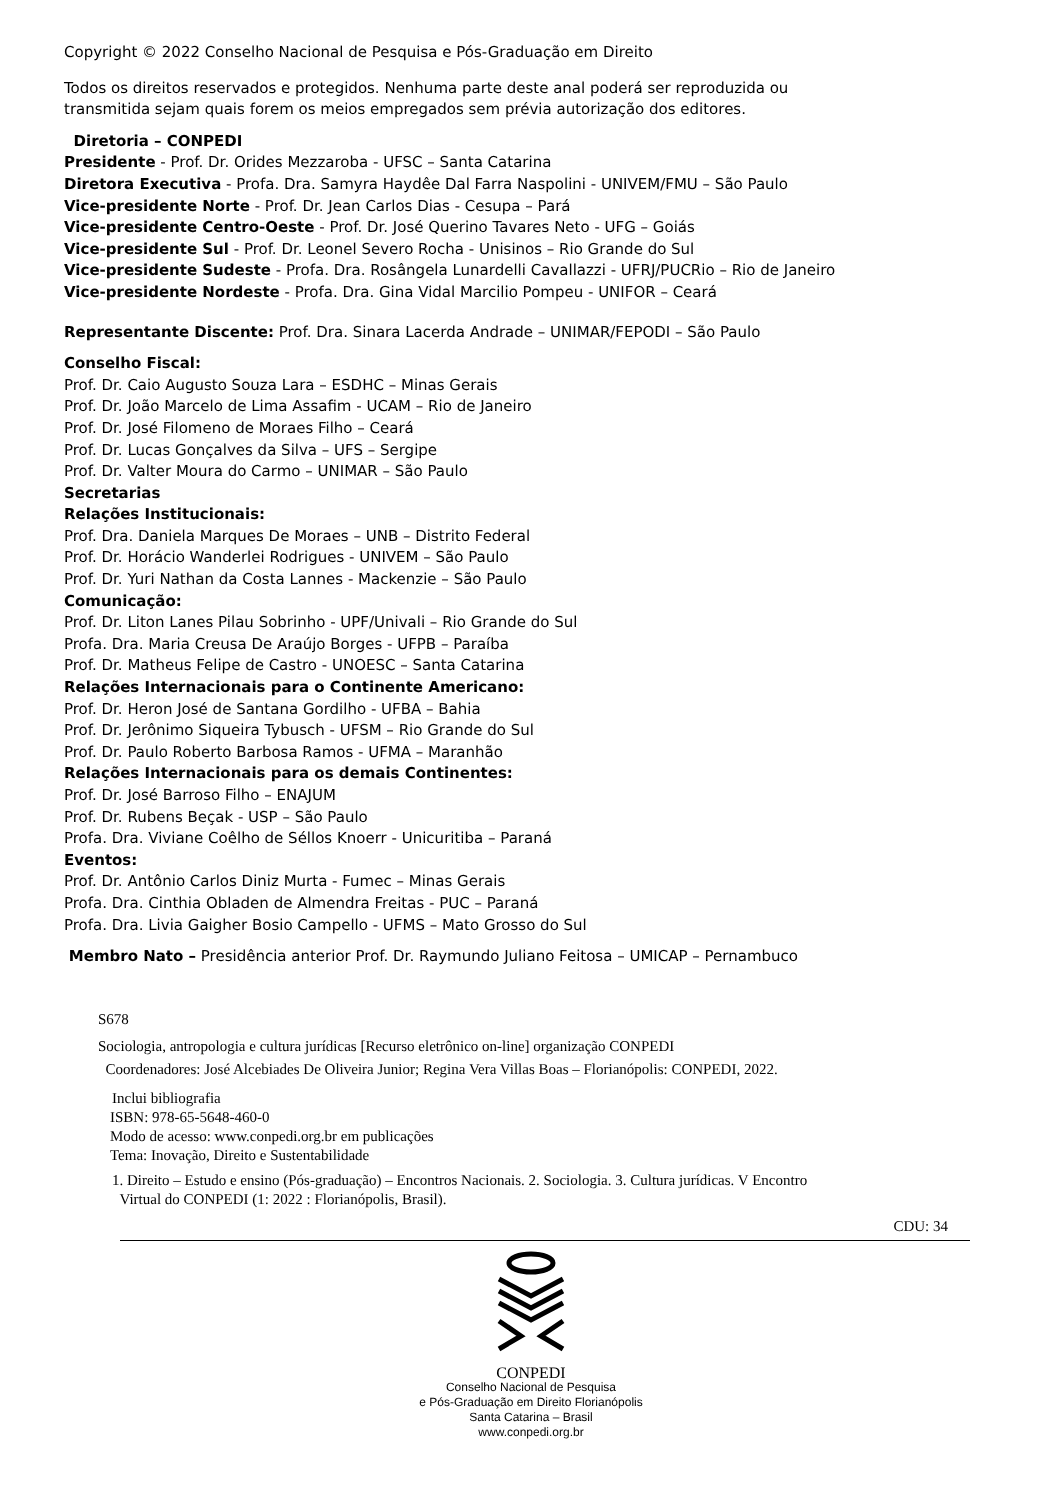Copyright © 2022 Conselho Nacional de Pesquisa e Pós-Graduação em Direito
Todos os direitos reservados e protegidos. Nenhuma parte deste anal poderá ser reproduzida ou
transmitida sejam quais forem os meios empregados sem prévia autorização dos editores.
Diretoria – CONPEDI
Presidente - Prof. Dr. Orides Mezzaroba - UFSC – Santa Catarina
Diretora Executiva - Profa. Dra. Samyra Haydêe Dal Farra Naspolini - UNIVEM/FMU – São Paulo
Vice-presidente Norte - Prof. Dr. Jean Carlos Dias - Cesupa – Pará
Vice-presidente Centro-Oeste - Prof. Dr. José Querino Tavares Neto - UFG – Goiás
Vice-presidente Sul - Prof. Dr. Leonel Severo Rocha - Unisinos – Rio Grande do Sul
Vice-presidente Sudeste - Profa. Dra. Rosângela Lunardelli Cavallazzi - UFRJ/PUCRio – Rio de Janeiro
Vice-presidente Nordeste - Profa. Dra. Gina Vidal Marcilio Pompeu - UNIFOR – Ceará
Representante Discente: Prof. Dra. Sinara Lacerda Andrade – UNIMAR/FEPODI – São Paulo
Conselho Fiscal:
Prof. Dr. Caio Augusto Souza Lara – ESDHC – Minas Gerais
Prof. Dr. João Marcelo de Lima Assafim - UCAM – Rio de Janeiro
Prof. Dr. José Filomeno de Moraes Filho – Ceará
Prof. Dr. Lucas Gonçalves da Silva – UFS – Sergipe
Prof. Dr. Valter Moura do Carmo – UNIMAR – São Paulo
Secretarias
Relações Institucionais:
Prof. Dra. Daniela Marques De Moraes – UNB – Distrito Federal
Prof. Dr. Horácio Wanderlei Rodrigues - UNIVEM – São Paulo
Prof. Dr. Yuri Nathan da Costa Lannes - Mackenzie – São Paulo
Comunicação:
Prof. Dr. Liton Lanes Pilau Sobrinho - UPF/Univali – Rio Grande do Sul
Profa. Dra. Maria Creusa De Araújo Borges - UFPB – Paraíba
Prof. Dr. Matheus Felipe de Castro - UNOESC – Santa Catarina
Relações Internacionais para o Continente Americano:
Prof. Dr. Heron José de Santana Gordilho - UFBA – Bahia
Prof. Dr. Jerônimo Siqueira Tybusch - UFSM – Rio Grande do Sul
Prof. Dr. Paulo Roberto Barbosa Ramos - UFMA – Maranhão
Relações Internacionais para os demais Continentes:
Prof. Dr. José Barroso Filho – ENAJUM
Prof. Dr. Rubens Beçak - USP – São Paulo
Profa. Dra. Viviane Coêlho de Séllos Knoerr - Unicuritiba – Paraná
Eventos:
Prof. Dr. Antônio Carlos Diniz Murta - Fumec – Minas Gerais
Profa. Dra. Cinthia Obladen de Almendra Freitas - PUC – Paraná
Profa. Dra. Livia Gaigher Bosio Campello - UFMS – Mato Grosso do Sul
Membro Nato – Presidência anterior Prof. Dr. Raymundo Juliano Feitosa – UMICAP – Pernambuco
S678
Sociologia, antropologia e cultura jurídicas [Recurso eletrônico on-line] organização CONPEDI
Coordenadores: José Alcebiades De Oliveira Junior; Regina Vera Villas Boas – Florianópolis: CONPEDI, 2022.
Inclui bibliografia
ISBN: 978-65-5648-460-0
Modo de acesso: www.conpedi.org.br em publicações
Tema: Inovação, Direito e Sustentabilidade
1. Direito – Estudo e ensino (Pós-graduação) – Encontros Nacionais. 2. Sociologia. 3. Cultura jurídicas. V Encontro
Virtual do CONPEDI (1: 2022 : Florianópolis, Brasil).
CDU: 34
CONPEDI
Conselho Nacional de Pesquisa
e Pós-Graduação em Direito Florianópolis
Santa Catarina – Brasil
www.conpedi.org.br